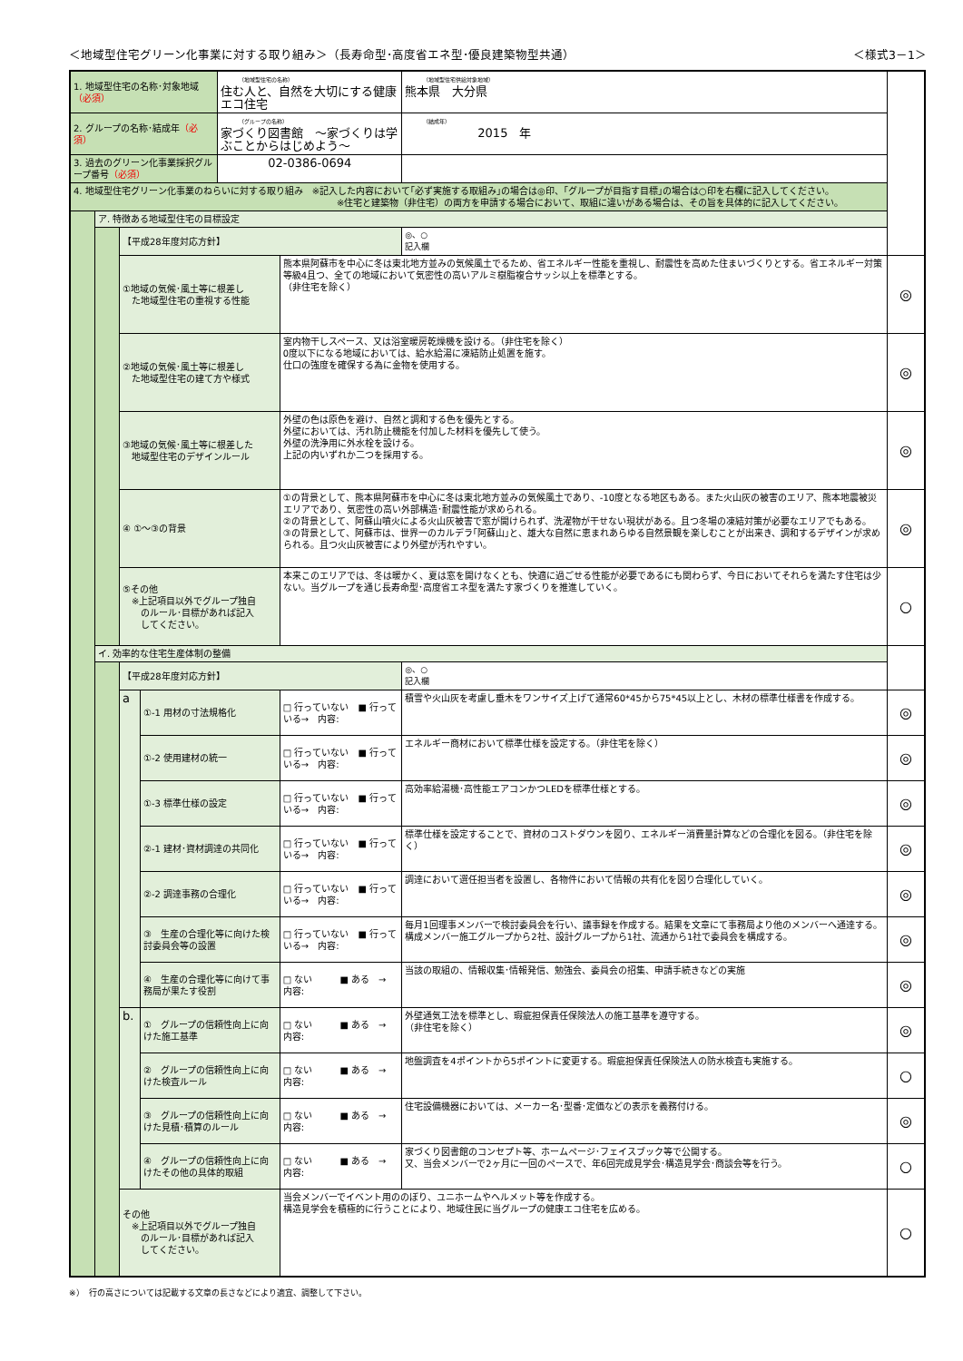＜地域型住宅グリーン化事業に対する取り組み＞（長寿命型･高度省エネ型･優良建築物型共通） ＜様式3－1＞
| 1. 地域型住宅の名称･対象地域 （必須） | | | | （地域型住宅の名称） 住む人と、自然を大切にする健康エコ住宅 | | （地域型住宅供給対象地域） 熊本県 大分県 | | |
| 2. グループの名称･結成年 （必須） | | | | （グループの名称） 家づくり図書館 ～家づくりは学ぶことからはじめよう～ | | （結成年） 2015 年 | | |
| 3. 過去のグリーン化事業採択グループ番号 （必須） | | | | 02-0386-0694 | | | | |
| 4. 地域型住宅グリーン化事業のねらいに対する取り組み ※記入した内容において｢必ず実施する取組み｣の場合は◎印、｢グループが目指す目標｣の場合は○印を右欄に記入してください。 ※住宅と建築物（非住宅）の両方を申請する場合において、取組に違いがある場合は、その旨を具体的に記入してください。 | | | | | | | | |
| | ア. 特徴ある地域型住宅の目標設定 | | | | | | | |
| | | 【平成28年度対応方針】 | | | | | ◎、○ 記入欄 | |
| | | ①地域の気候･風土等に根差し た地域型住宅の重視する性能 | | | 熊本県阿蘇市を中心に冬は東北地方並みの気候風土でるため、省エネルギー性能を重視し、耐震性を高めた住まいづくりとする。省エネルギー対策等級4且つ、全ての地域において気密性の高いアルミ樹脂複合サッシ以上を標準とする。 （非住宅を除く） | | | ◎ |
| | | ②地域の気候･風土等に根差し た地域型住宅の建て方や様式 | | | 室内物干しスペース、又は浴室暖房乾燥機を設ける。（非住宅を除く） 0度以下になる地域においては、給水給湯に凍結防止処置を施す。 仕口の強度を確保する為に金物を使用する。 | | | ◎ |
| | | ③地域の気候･風土等に根差した 地域型住宅のデザインルール | | | 外壁の色は原色を避け、自然と調和する色を優先とする。 外壁においては、汚れ防止機能を付加した材料を優先して使う。 外壁の洗浄用に外水栓を設ける。 上記の内いずれか二つを採用する。 | | | ◎ |
| | | ④ ①～③の背景 | | | ①の背景として、熊本県阿蘇市を中心に冬は東北地方並みの気候風土であり、-10度となる地区もある。また火山灰の被害のエリア、熊本地震被災エリアであり、気密性の高い外部構造･耐震性能が求められる。 ②の背景として、阿蘇山噴火による火山灰被害で窓が開けられず、洗濯物が干せない現状がある。且つ冬場の凍結対策が必要なエリアでもある。 ③の背景として、阿蘇市は、世界一のカルデラ｢阿蘇山｣と、雄大な自然に恵まれあらゆる自然景観を楽しむことが出来き、調和するデザインが求められる。且つ火山灰被害により外壁が汚れやすい。 | | | ◎ |
| | | ⑤その他 ※上記項目以外でグループ独自 のルール･目標があれば記入 してください。 | | | 本来このエリアでは、冬は暖かく、夏は窓を開けなくとも、快適に過ごせる性能が必要であるにも関わらず、今日においてそれらを満たす住宅は少ない。当グループを通じ長寿命型･高度省エネ型を満たす家づくりを推進していく。 | | | ○ |
| | イ. 効率的な住宅生産体制の整備 | | | | | | | |
| | | 【平成28年度対応方針】 | | | | | ◎、○ 記入欄 | |
| | | a | ①-1 用材の寸法規格化 | | □ 行っていない ■ 行っている→ 内容: | 積雪や火山灰を考慮し垂木をワンサイズ上げて通常60*45から75*45以上とし、木材の標準仕様書を作成する。 | | ◎ |
| | | | ①-2 使用建材の統一 | | □ 行っていない ■ 行っている→ 内容: | エネルギー商材において標準仕様を設定する。（非住宅を除く） | | ◎ |
| | | | ①-3 標準仕様の設定 | | □ 行っていない ■ 行っている→ 内容: | 高効率給湯機･高性能エアコンかつLEDを標準仕様とする。 | | ◎ |
| | | | ②-1 建材･資材調達の共同化 | | □ 行っていない ■ 行っている→ 内容: | 標準仕様を設定することで、資材のコストダウンを図り、エネルギー消費量計算などの合理化を図る。（非住宅を除く） | | ◎ |
| | | | ②-2 調達事務の合理化 | | □ 行っていない ■ 行っている→ 内容: | 調達において選任担当者を設置し、各物件において情報の共有化を図り合理化していく。 | | ◎ |
| | | | ③ 生産の合理化等に向けた検討委員会等の設置 | | □ 行っていない ■ 行っている→ 内容: | 毎月1回理事メンバーで検討委員会を行い、議事録を作成する。結果を文章にて事務局より他のメンバーへ通達する。構成メンバー施工グループから2社、設計グループから1社、流通から1社で委員会を構成する。 | | ◎ |
| | | | ④ 生産の合理化等に向けて事務局が果たす役割 | | □ ない ■ ある → 内容: | 当該の取組の、情報収集･情報発信、勉強会、委員会の招集、申請手続きなどの実施 | | ◎ |
| | | b. | ① グループの信頼性向上に向けた施工基準 | | □ ない ■ ある → 内容: | 外壁通気工法を標準とし、瑕疵担保責任保険法人の施工基準を遵守する。 （非住宅を除く） | | ◎ |
| | | | ② グループの信頼性向上に向けた検査ルール | | □ ない ■ ある → 内容: | 地盤調査を4ポイントから5ポイントに変更する。瑕疵担保責任保険法人の防水検査も実施する。 | | ○ |
| | | | ③ グループの信頼性向上に向けた見積･積算のルール | | □ ない ■ ある → 内容: | 住宅設備機器においては、メーカー名･型番･定価などの表示を義務付ける。 | | ◎ |
| | | | ④ グループの信頼性向上に向けたその他の具体的取組 | | □ ない ■ ある → 内容: | 家づくり図書館のコンセプト等、ホームページ･フェイスブック等で公開する。 又、当会メンバーで2ヶ月に一回のペースで、年6回完成見学会･構造見学会･商談会等を行う。 | | ○ |
| | | その他 ※上記項目以外でグループ独自 のルール･目標があれば記入 してください。 | | | 当会メンバーでイベント用ののぼり、ユニホームやヘルメット等を作成する。 構造見学会を積極的に行うことにより、地域住民に当グループの健康エコ住宅を広める。 | | | ○ |
※）　行の高さについては記載する文章の長さなどにより適宜、調整して下さい。